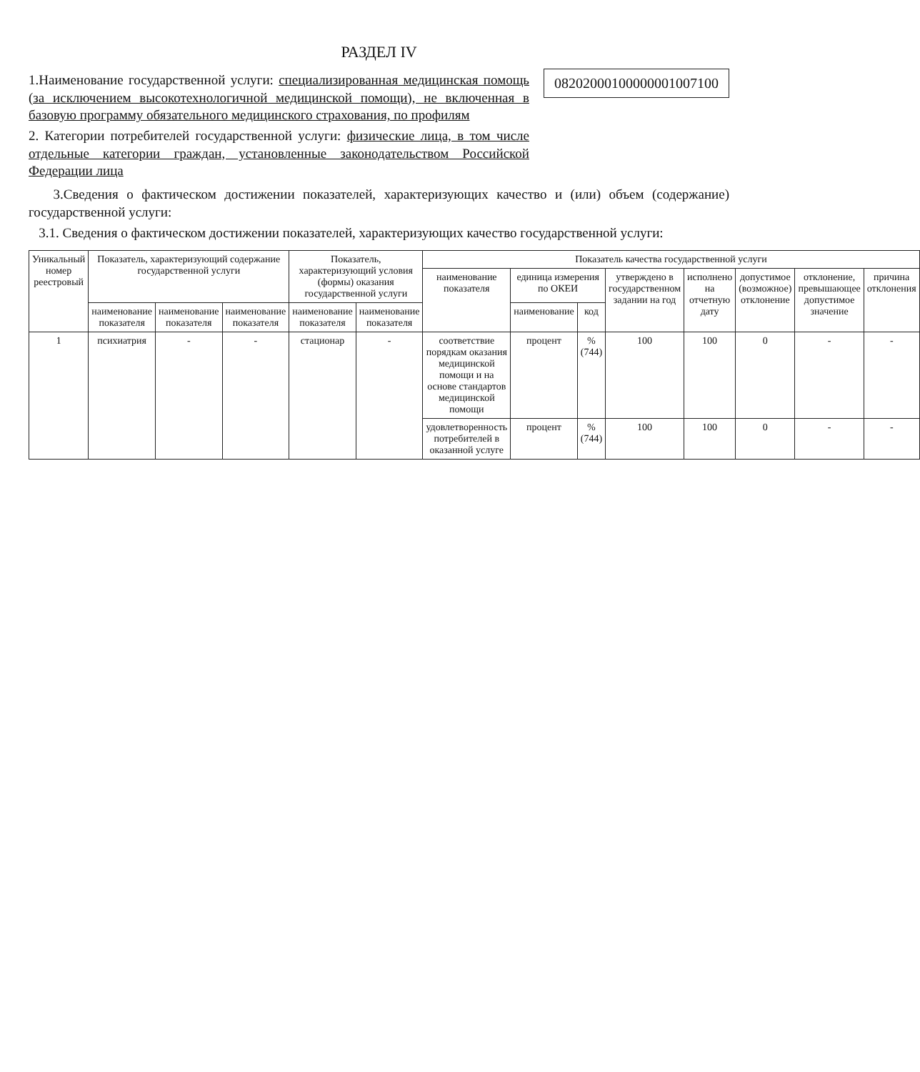РАЗДЕЛ IV
1.Наименование государственной услуги: специализированная медицинская помощь (за исключением высокотехнологичной медицинской помощи), не включенная в базовую программу обязательного медицинского страхования, по профилям
2. Категории потребителей государственной услуги: физические лица, в том числе отдельные категории граждан, установленные законодательством Российской Федерации лица
08202000100000001007100
3.Сведения о фактическом достижении показателей, характеризующих качество и (или) объем (содержание) государственной услуги:
3.1. Сведения о фактическом достижении показателей, характеризующих качество государственной услуги:
| Уникальный номер реестровый | Показатель, характеризующий содержание государственной услуги | | | Показатель, характеризующий условия (формы) оказания государственной услуги | | Показатель качества государственной услуги | | | | | | | |
| --- | --- | --- | --- | --- | --- | --- | --- | --- | --- | --- | --- | --- | --- |
| | | | | | | наименование показателя | единица измерения по ОКЕИ | | утверждено в государственном задании на год | исполнено на отчетную дату | допустимое (возможное) отклонение | отклонение, превышающее допустимое значение | причина отклонения |
| | наименование показателя | наименование показателя | наименование показателя | наименование показателя | наименование показателя | | наименование | код | | | | | |
| 1 | психиатрия | - | - | стационар | - | соответствие порядкам оказания медицинской помощи и на основе стандартов медицинской помощи | процент | % (744) | 100 | 100 | 0 | - | - |
| | | | | | | удовлетворенность потребителей в оказанной услуге | процент | % (744) | 100 | 100 | 0 | - | - |